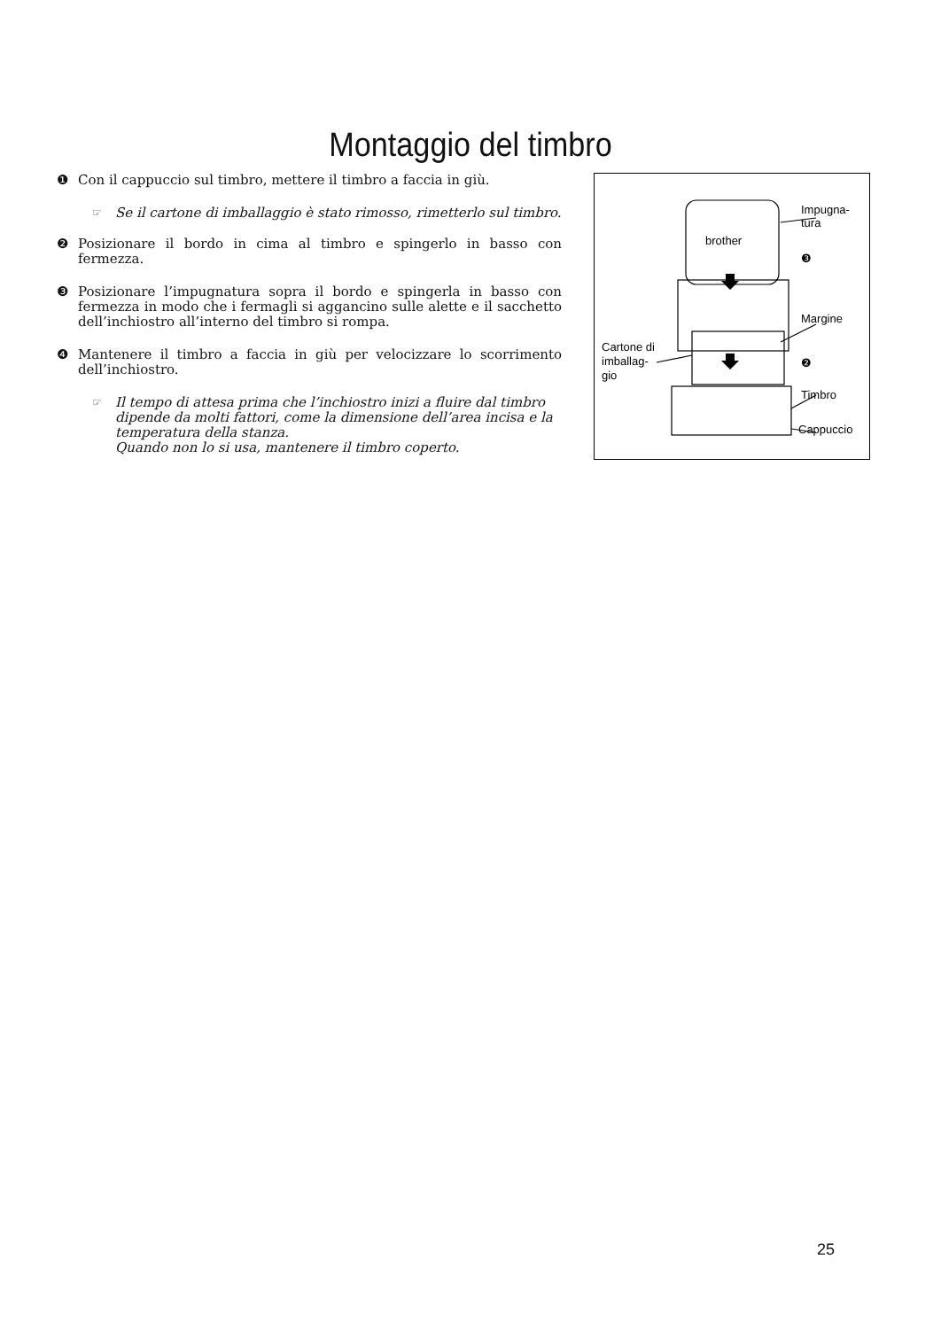Montaggio del timbro
❶ Con il cappuccio sul timbro, mettere il timbro a faccia in giù.
☞ Se il cartone di imballaggio è stato rimosso, rimetterlo sul timbro.
❷ Posizionare il bordo in cima al timbro e spingerlo in basso con fermezza.
❸ Posizionare l’impugnatura sopra il bordo e spingerla in basso con fermezza in modo che i fermagli si aggancino sulle alette e il sacchetto dell’inchiostro all’interno del timbro si rompa.
❹ Mantenere il timbro a faccia in giù per velocizzare lo scorrimento dell’inchiostro.
☞ Il tempo di attesa prima che l’inchiostro inizi a fluire dal timbro dipende da molti fattori, come la dimensione dell’area incisa e la temperatura della stanza.
Quando non lo si usa, mantenere il timbro coperto.
brother
Impugna- tura ❸ Margine Cartone di imballag- gio ❷ Timbro Cappuccio
25